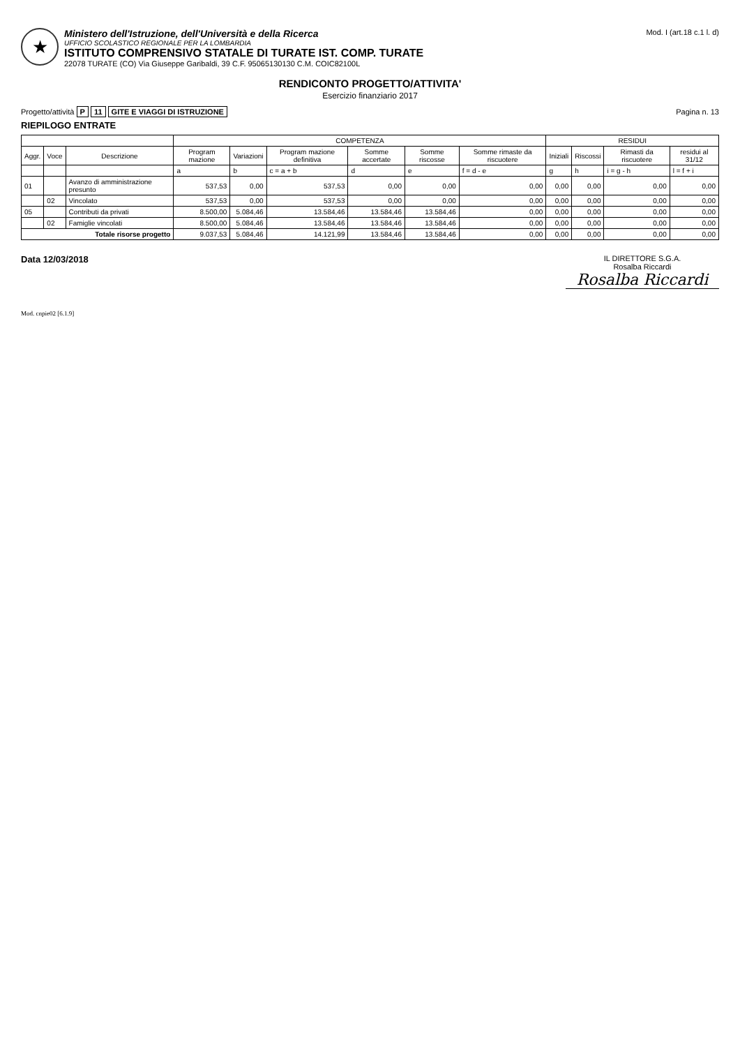★
Ministero dell'Istruzione, dell'Università e della Ricerca
UFFICIO SCOLASTICO REGIONALE PER LA LOMBARDIA
ISTITUTO COMPRENSIVO STATALE DI TURATE IST. COMP. TURATE
22078 TURATE (CO) Via Giuseppe Garibaldi, 39 C.F. 95065130130 C.M. COIC82100L
Mod. I (art.18 c.1 l. d)
RENDICONTO PROGETTO/ATTIVITA'
Esercizio finanziario 2017
Progetto/attività P 11 GITE E VIAGGI DI ISTRUZIONE
Pagina n. 13
RIEPILOGO ENTRATE
| | | | COMPETENZA | | | | | | RESIDUI | | | |
| --- | --- | --- | --- | --- | --- | --- | --- | --- | --- | --- | --- | --- |
| Aggr. | Voce | Descrizione | Program mazione | Variazioni | Program mazione definitiva | Somme accertate | Somme riscosse | Somme rimaste da riscuotere | Iniziali | Riscossi | Rimasti da riscuotere | residui al 31/12 |
| | | | a | b | c = a + b | d | e | f = d - e | g | h | i = g - h | l = f + i |
| 01 | | Avanzo di amministrazione presunto | 537,53 | 0,00 | 537,53 | 0,00 | 0,00 | 0,00 | 0,00 | 0,00 | 0,00 | 0,00 |
| | 02 | Vincolato | 537,53 | 0,00 | 537,53 | 0,00 | 0,00 | 0,00 | 0,00 | 0,00 | 0,00 | 0,00 |
| 05 | | Contributi da privati | 8.500,00 | 5.084,46 | 13.584,46 | 13.584,46 | 13.584,46 | 0,00 | 0,00 | 0,00 | 0,00 | 0,00 |
| | 02 | Famiglie vincolati | 8.500,00 | 5.084,46 | 13.584,46 | 13.584,46 | 13.584,46 | 0,00 | 0,00 | 0,00 | 0,00 | 0,00 |
| Totale risorse progetto | | | 9.037,53 | 5.084,46 | 14.121,99 | 13.584,46 | 13.584,46 | 0,00 | 0,00 | 0,00 | 0,00 | 0,00 |
Data 12/03/2018
IL DIRETTORE S.G.A.
Rosalba Riccardi
Rosalba Riccardi
Mod. cnpie02 [6.1.9]